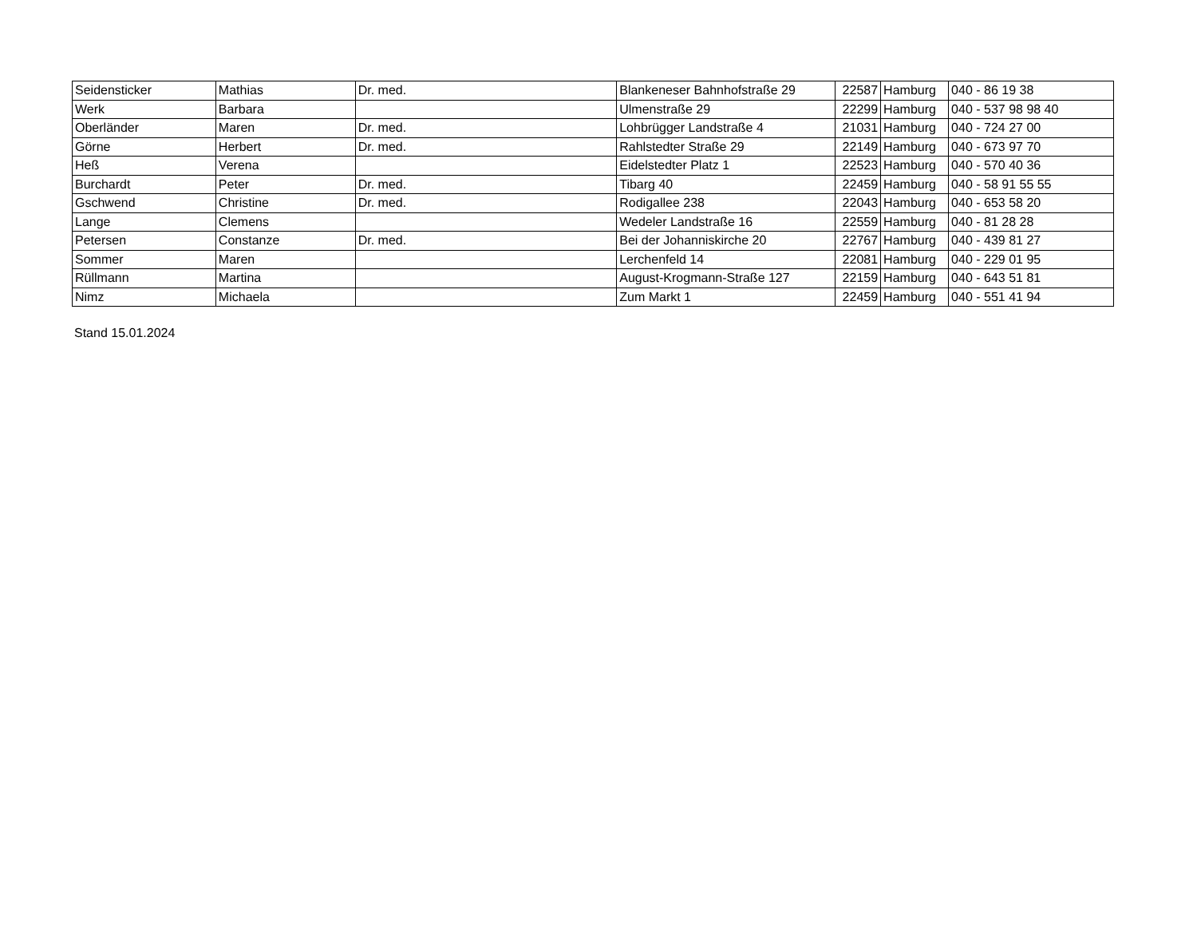| Seidensticker | Mathias | Dr. med. | Blankeneser Bahnhofstraße 29 | 22587 | Hamburg | 040 - 86 19 38 |
| Werk | Barbara | | Ulmenstraße 29 | 22299 | Hamburg | 040 - 537 98 98 40 |
| Oberländer | Maren | Dr. med. | Lohbrügger Landstraße 4 | 21031 | Hamburg | 040 - 724 27 00 |
| Görne | Herbert | Dr. med. | Rahlstedter Straße 29 | 22149 | Hamburg | 040 - 673 97 70 |
| Heß | Verena | | Eidelstedter Platz 1 | 22523 | Hamburg | 040 - 570 40 36 |
| Burchardt | Peter | Dr. med. | Tibarg 40 | 22459 | Hamburg | 040 - 58 91 55 55 |
| Gschwend | Christine | Dr. med. | Rodigallee 238 | 22043 | Hamburg | 040 - 653 58 20 |
| Lange | Clemens | | Wedeler Landstraße 16 | 22559 | Hamburg | 040 - 81 28 28 |
| Petersen | Constanze | Dr. med. | Bei der Johanniskirche 20 | 22767 | Hamburg | 040 - 439 81 27 |
| Sommer | Maren | | Lerchenfeld 14 | 22081 | Hamburg | 040 - 229 01 95 |
| Rüllmann | Martina | | August-Krogmann-Straße 127 | 22159 | Hamburg | 040 - 643 51 81 |
| Nimz | Michaela | | Zum Markt 1 | 22459 | Hamburg | 040 - 551 41 94 |
Stand 15.01.2024